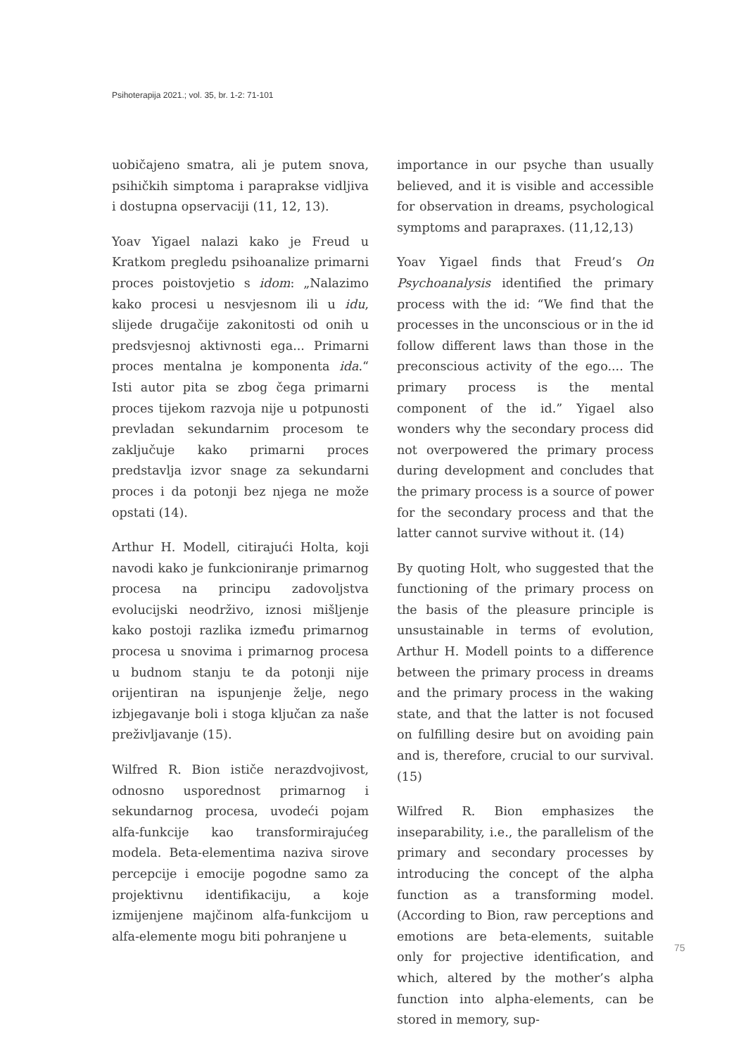Psihoterapija 2021.; vol. 35, br. 1-2: 71-101
uobičajeno smatra, ali je putem snova, psihičkih simptoma i parapraksе vidljiva i dostupna opservaciji (11, 12, 13).
Yoav Yigael nalazi kako je Freud u Kratkom pregledu psihoanalize primarni proces poistovjetio s idom: „Nalazimo kako procesi u nesvjesnom ili u idu, slijede drugačije zakonitosti od onih u predsvjesnoj aktivnosti ega... Primarni proces mentalna je komponenta ida.“ Isti autor pita se zbog čega primarni proces tijekom razvoja nije u potpunosti prevladan sekundarnim procesom te zaključuje kako primarni proces predstavlja izvor snage za sekundarni proces i da potonji bez njega ne može opstati (14).
Arthur H. Modell, citirajući Holta, koji navodi kako je funkcioniranje primarnog procesa na principu zadovoljstva evolucijski neodrživo, iznosi mišljenje kako postoji razlika između primarnog procesa u snovima i primarnog procesa u budnom stanju te da potonji nije orijentiran na ispunjenje želje, nego izbjegavanje boli i stoga ključan za naše preživljavanje (15).
Wilfred R. Bion ističe nerazdvojivost, odnosno usporednost primarnog i sekundarnog procesa, uvodeći pojam alfa-funkcije kao transformirajućeg modela. Beta-elementima naziva sirove percepcije i emocije pogodne samo za projektivnu identifikaciju, a koje izmijenjene majčinom alfa-funkcijom u alfa-elemente mogu biti pohranjene u
importance in our psyche than usually believed, and it is visible and accessible for observation in dreams, psychological symptoms and parapraxes. (11,12,13)
Yoav Yigael finds that Freud’s On Psychoanalysis identified the primary process with the id: “We find that the processes in the unconscious or in the id follow different laws than those in the preconscious activity of the ego.... The primary process is the mental component of the id.” Yigael also wonders why the secondary process did not overpowered the primary process during development and concludes that the primary process is a source of power for the secondary process and that the latter cannot survive without it. (14)
By quoting Holt, who suggested that the functioning of the primary process on the basis of the pleasure principle is unsustainable in terms of evolution, Arthur H. Modell points to a difference between the primary process in dreams and the primary process in the waking state, and that the latter is not focused on fulfilling desire but on avoiding pain and is, therefore, crucial to our survival. (15)
Wilfred R. Bion emphasizes the inseparability, i.e., the parallelism of the primary and secondary processes by introducing the concept of the alpha function as a transforming model. (According to Bion, raw perceptions and emotions are beta-elements, suitable only for projective identification, and which, altered by the mother’s alpha function into alpha-elements, can be stored in memory, sup-
75